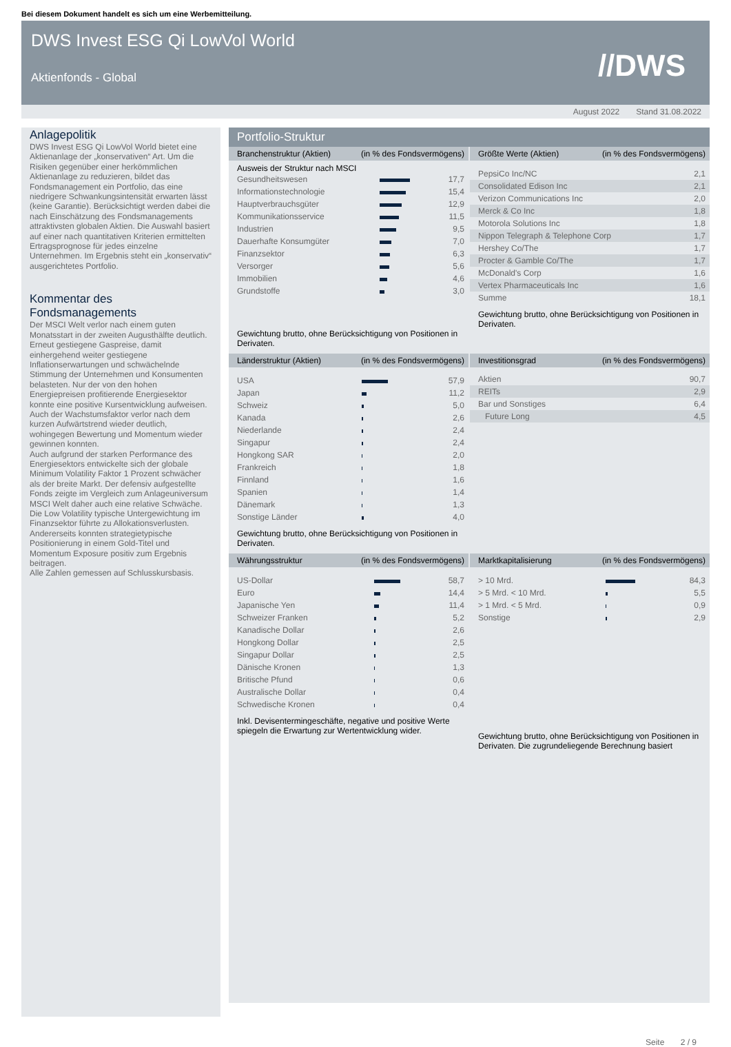Bei diesem Dokument handelt es sich um eine Werbemitteilung.
DWS Invest ESG Qi LowVol World
Aktienfonds - Global
//DWS
August 2022 Stand 31.08.2022
Anlagepolitik
DWS Invest ESG Qi LowVol World bietet eine Aktienanlage der „konservativen“ Art. Um die Risiken gegenüber einer herkömmlichen Aktienanlage zu reduzieren, bildet das Fondsmanagement ein Portfolio, das eine niedrigere Schwankungsintensität erwarten lässt (keine Garantie). Berücksichtigt werden dabei die nach Einschätzung des Fondsmanagements attraktivsten globalen Aktien. Die Auswahl basiert auf einer nach quantitativen Kriterien ermittelten Ertragsprognose für jedes einzelne Unternehmen. Im Ergebnis steht ein „konservativ“ ausgerichtetes Portfolio.
Kommentar des Fondsmanagements
Der MSCI Welt verlor nach einem guten Monatsstart in der zweiten Augusthälfte deutlich. Erneut gestiegene Gaspreise, damit einhergehend weiter gestiegene Inflationserwartungen und schwächelnde Stimmung der Unternehmen und Konsumenten belasteten. Nur der von den hohen Energiepreisen profitierende Energiesektor konnte eine positive Kursentwicklung aufweisen. Auch der Wachstumsfaktor verlor nach dem kurzen Aufwärtstrend wieder deutlich, wohingegen Bewertung und Momentum wieder gewinnen konnten.
Auch aufgrund der starken Performance des Energiesektors entwickelte sich der globale Minimum Volatility Faktor 1 Prozent schwächer als der breite Markt. Der defensiv aufgestellte Fonds zeigte im Vergleich zum Anlageuniversum MSCI Welt daher auch eine relative Schwäche.
Die Low Volatility typische Untergewichtung im Finanzsektor führte zu Allokationsverlusten.
Andererseits konnten strategietypische Positionierung in einem Gold-Titel und Momentum Exposure positiv zum Ergebnis beitragen.
Alle Zahlen gemessen auf Schlusskursbasis.
Portfolio-Struktur
Branchenstruktur (Aktien) (in % des Fondsvermögens)
Ausweis der Struktur nach MSCI
| Gesundheitswesen | | 17,7 |
| Informationstechnologie | | 15,4 |
| Hauptverbrauchsgüter | | 12,9 |
| Kommunikationsservice | | 11,5 |
| Industrien | | 9,5 |
| Dauerhafte Konsumgüter | | 7,0 |
| Finanzsektor | | 6,3 |
| Versorger | | 5,6 |
| Immobilien | | 4,6 |
| Grundstoffe | | 3,0 |
Gewichtung brutto, ohne Berücksichtigung von Positionen in Derivaten.
Größte Werte (Aktien) (in % des Fondsvermögens)
| PepsiCo Inc/NC | 2,1 |
| Consolidated Edison Inc | 2,1 |
| Verizon Communications Inc | 2,0 |
| Merck & Co Inc | 1,8 |
| Motorola Solutions Inc | 1,8 |
| Nippon Telegraph & Telephone Corp | 1,7 |
| Hershey Co/The | 1,7 |
| Procter & Gamble Co/The | 1,7 |
| McDonald's Corp | 1,6 |
| Vertex Pharmaceuticals Inc | 1,6 |
| Summe | 18,1 |
Gewichtung brutto, ohne Berücksichtigung von Positionen in Derivaten.
Länderstruktur (Aktien) (in % des Fondsvermögens)
| USA | | 57,9 |
| Japan | | 11,2 |
| Schweiz | | 5,0 |
| Kanada | | 2,6 |
| Niederlande | | 2,4 |
| Singapur | | 2,4 |
| Hongkong SAR | | 2,0 |
| Frankreich | | 1,8 |
| Finnland | | 1,6 |
| Spanien | | 1,4 |
| Dänemark | | 1,3 |
| Sonstige Länder | | 4,0 |
Gewichtung brutto, ohne Berücksichtigung von Positionen in Derivaten.
Investitionsgrad (in % des Fondsvermögens)
| Aktien | 90,7 |
| REITs | 2,9 |
| Bar und Sonstiges | 6,4 |
| Future Long | 4,5 |
Währungsstruktur (in % des Fondsvermögens)
| US-Dollar | | 58,7 |
| Euro | | 14,4 |
| Japanische Yen | | 11,4 |
| Schweizer Franken | | 5,2 |
| Kanadische Dollar | | 2,6 |
| Hongkong Dollar | | 2,5 |
| Singapur Dollar | | 2,5 |
| Dänische Kronen | | 1,3 |
| Britische Pfund | | 0,6 |
| Australische Dollar | | 0,4 |
| Schwedische Kronen | | 0,4 |
Inkl. Devisentermingeschäfte, negative und positive Werte spiegeln die Erwartung zur Wertentwicklung wider.
Marktkapitalisierung (in % des Fondsvermögens)
| > 10 Mrd. | | 84,3 |
| > 5 Mrd. < 10 Mrd. | | 5,5 |
| > 1 Mrd. < 5 Mrd. | | 0,9 |
| Sonstige | | 2,9 |
Gewichtung brutto, ohne Berücksichtigung von Positionen in Derivaten. Die zugrundeliegende Berechnung basiert
Seite 2 / 9